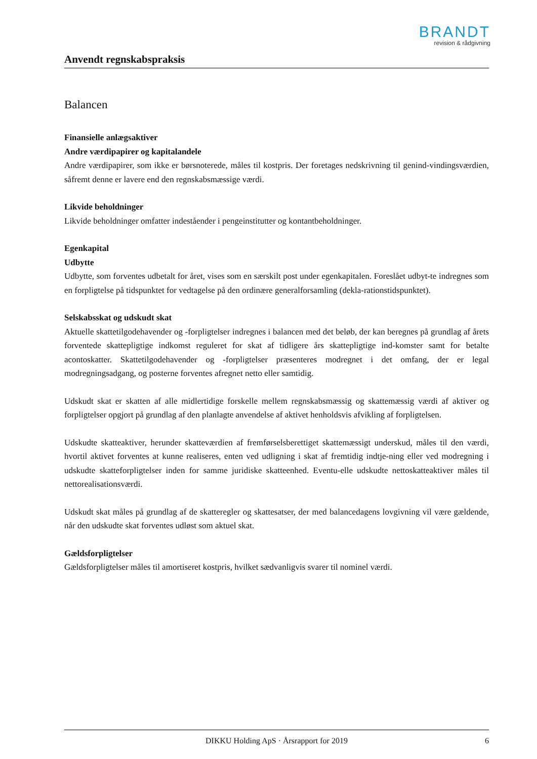BRANDT
revision & rådgivning
Anvendt regnskabspraksis
Balancen
Finansielle anlægsaktiver
Andre værdipapirer og kapitalandele
Andre værdipapirer, som ikke er børsnoterede, måles til kostpris. Der foretages nedskrivning til genind-vindingsværdien, såfremt denne er lavere end den regnskabsmæssige værdi.
Likvide beholdninger
Likvide beholdninger omfatter indeståender i pengeinstitutter og kontantbeholdninger.
Egenkapital
Udbytte
Udbytte, som forventes udbetalt for året, vises som en særskilt post under egenkapitalen. Foreslået udbyt-te indregnes som en forpligtelse på tidspunktet for vedtagelse på den ordinære generalforsamling (dekla-rationstidspunktet).
Selskabsskat og udskudt skat
Aktuelle skattetilgodehavender og -forpligtelser indregnes i balancen med det beløb, der kan beregnes på grundlag af årets forventede skattepligtige indkomst reguleret for skat af tidligere års skattepligtige ind-komster samt for betalte acontoskatter. Skattetilgodehavender og -forpligtelser præsenteres modregnet i det omfang, der er legal modregningsadgang, og posterne forventes afregnet netto eller samtidig.
Udskudt skat er skatten af alle midlertidige forskelle mellem regnskabsmæssig og skattemæssig værdi af aktiver og forpligtelser opgjort på grundlag af den planlagte anvendelse af aktivet henholdsvis afvikling af forpligtelsen.
Udskudte skatteaktiver, herunder skatteværdien af fremførselsberettiget skattemæssigt underskud, måles til den værdi, hvortil aktivet forventes at kunne realiseres, enten ved udligning i skat af fremtidig indtje-ning eller ved modregning i udskudte skatteforpligtelser inden for samme juridiske skatteenhed. Eventu-elle udskudte nettoskatteaktiver måles til nettorealisationsværdi.
Udskudt skat måles på grundlag af de skatteregler og skattesatser, der med balancedagens lovgivning vil være gældende, når den udskudte skat forventes udløst som aktuel skat.
Gældsforpligtelser
Gældsforpligtelser måles til amortiseret kostpris, hvilket sædvanligvis svarer til nominel værdi.
DIKKU Holding ApS · Årsrapport for 2019 6